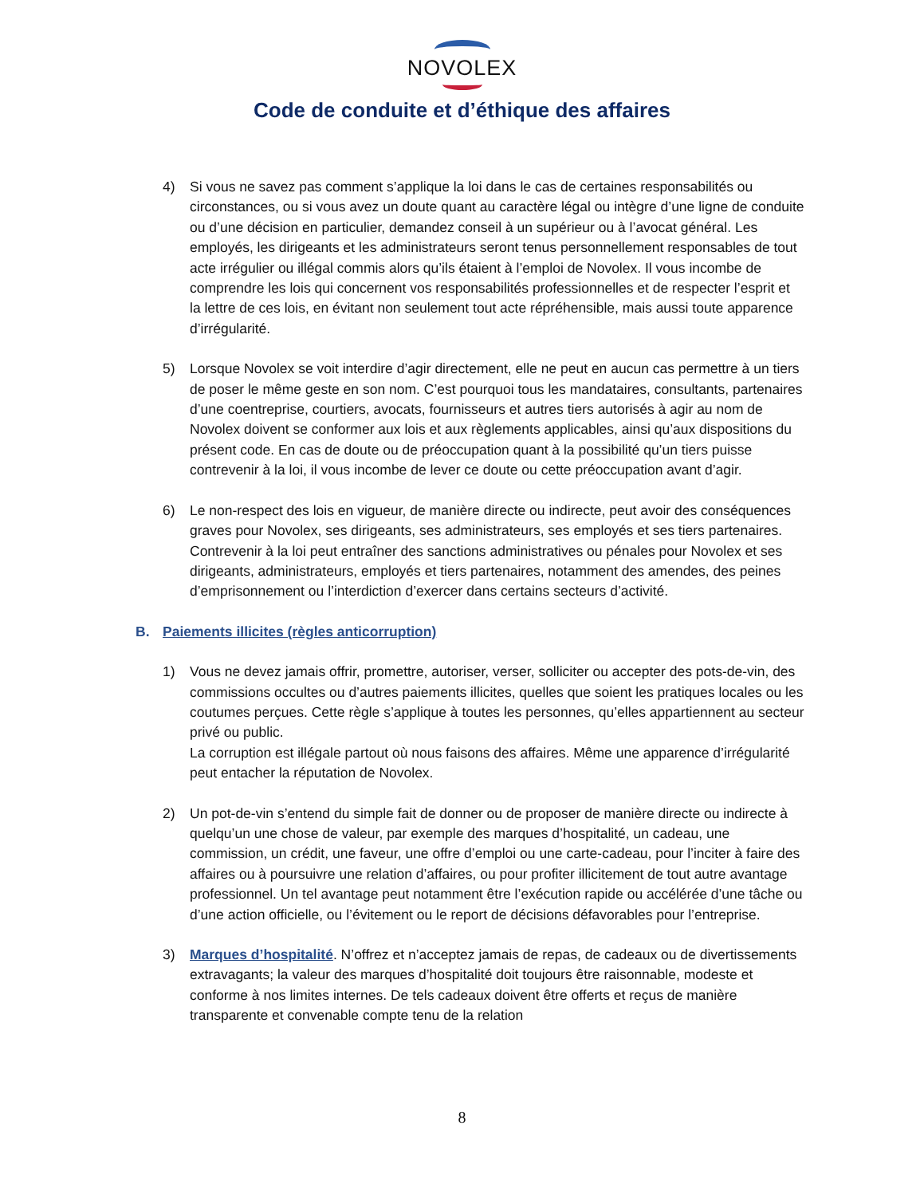NOVOLEX
Code de conduite et d’éthique des affaires
4) Si vous ne savez pas comment s’applique la loi dans le cas de certaines responsabilités ou circonstances, ou si vous avez un doute quant au caractère légal ou intègre d’une ligne de conduite ou d’une décision en particulier, demandez conseil à un supérieur ou à l’avocat général. Les employés, les dirigeants et les administrateurs seront tenus personnellement responsables de tout acte irrégulier ou illégal commis alors qu’ils étaient à l’emploi de Novolex. Il vous incombe de comprendre les lois qui concernent vos responsabilités professionnelles et de respecter l’esprit et la lettre de ces lois, en évitant non seulement tout acte répréhensible, mais aussi toute apparence d’irrégularité.
5) Lorsque Novolex se voit interdire d’agir directement, elle ne peut en aucun cas permettre à un tiers de poser le même geste en son nom. C’est pourquoi tous les mandataires, consultants, partenaires d’une coentreprise, courtiers, avocats, fournisseurs et autres tiers autorisés à agir au nom de Novolex doivent se conformer aux lois et aux règlements applicables, ainsi qu’aux dispositions du présent code. En cas de doute ou de préoccupation quant à la possibilité qu’un tiers puisse contrevenir à la loi, il vous incombe de lever ce doute ou cette préoccupation avant d’agir.
6) Le non-respect des lois en vigueur, de manière directe ou indirecte, peut avoir des conséquences graves pour Novolex, ses dirigeants, ses administrateurs, ses employés et ses tiers partenaires. Contrevenir à la loi peut entraîner des sanctions administratives ou pénales pour Novolex et ses dirigeants, administrateurs, employés et tiers partenaires, notamment des amendes, des peines d’emprisonnement ou l’interdiction d’exercer dans certains secteurs d’activité.
B. Paiements illicites (règles anticorruption)
1) Vous ne devez jamais offrir, promettre, autoriser, verser, solliciter ou accepter des pots-de-vin, des commissions occultes ou d’autres paiements illicites, quelles que soient les pratiques locales ou les coutumes perçues. Cette règle s’applique à toutes les personnes, qu’elles appartiennent au secteur privé ou public.
La corruption est illégale partout où nous faisons des affaires. Même une apparence d’irrégularité peut entacher la réputation de Novolex.
2) Un pot-de-vin s’entend du simple fait de donner ou de proposer de manière directe ou indirecte à quelqu’un une chose de valeur, par exemple des marques d’hospitalité, un cadeau, une commission, un crédit, une faveur, une offre d’emploi ou une carte-cadeau, pour l’inciter à faire des affaires ou à poursuivre une relation d’affaires, ou pour profiter illicitement de tout autre avantage professionnel. Un tel avantage peut notamment être l’exécution rapide ou accélérée d’une tâche ou d’une action officielle, ou l’évitement ou le report de décisions défavorables pour l’entreprise.
3) Marques d’hospitalité. N’offrez et n’acceptez jamais de repas, de cadeaux ou de divertissements extravagants; la valeur des marques d’hospitalité doit toujours être raisonnable, modeste et conforme à nos limites internes. De tels cadeaux doivent être offerts et reçus de manière transparente et convenable compte tenu de la relation
8